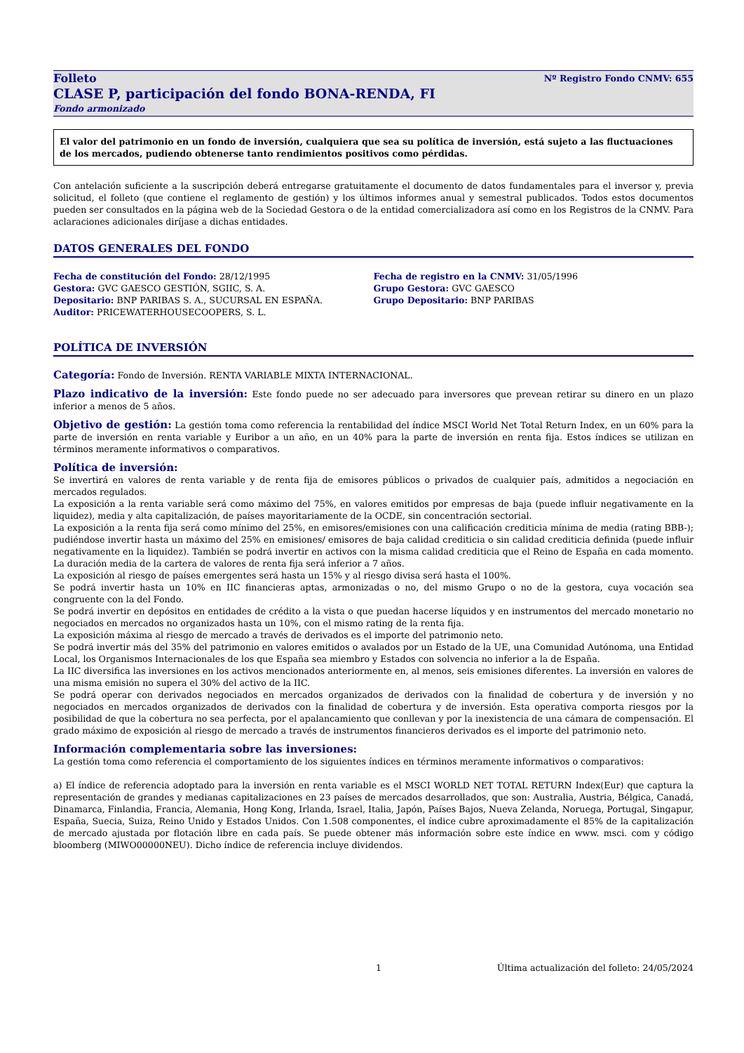Folleto Nº Registro Fondo CNMV: 655
CLASE P, participación del fondo BONA-RENDA, FI
Fondo armonizado
El valor del patrimonio en un fondo de inversión, cualquiera que sea su política de inversión, está sujeto a las fluctuaciones de los mercados, pudiendo obtenerse tanto rendimientos positivos como pérdidas.
Con antelación suficiente a la suscripción deberá entregarse gratuitamente el documento de datos fundamentales para el inversor y, previa solicitud, el folleto (que contiene el reglamento de gestión) y los últimos informes anual y semestral publicados. Todos estos documentos pueden ser consultados en la página web de la Sociedad Gestora o de la entidad comercializadora así como en los Registros de la CNMV. Para aclaraciones adicionales diríjase a dichas entidades.
DATOS GENERALES DEL FONDO
Fecha de constitución del Fondo: 28/12/1995
Gestora: GVC GAESCO GESTIÓN, SGIIC, S. A.
Depositario: BNP PARIBAS S. A., SUCURSAL EN ESPAÑA.
Auditor: PRICEWATERHOUSECOOPERS, S. L.
Fecha de registro en la CNMV: 31/05/1996
Grupo Gestora: GVC GAESCO
Grupo Depositario: BNP PARIBAS
POLÍTICA DE INVERSIÓN
Categoría: Fondo de Inversión. RENTA VARIABLE MIXTA INTERNACIONAL.
Plazo indicativo de la inversión: Este fondo puede no ser adecuado para inversores que prevean retirar su dinero en un plazo inferior a menos de 5 años.
Objetivo de gestión: La gestión toma como referencia la rentabilidad del índice MSCI World Net Total Return Index, en un 60% para la parte de inversión en renta variable y Euribor a un año, en un 40% para la parte de inversión en renta fija. Estos índices se utilizan en términos meramente informativos o comparativos.
Política de inversión:
Se invertirá en valores de renta variable y de renta fija de emisores públicos o privados de cualquier país, admitidos a negociación en mercados regulados.
La exposición a la renta variable será como máximo del 75%, en valores emitidos por empresas de baja (puede influir negativamente en la liquidez), media y alta capitalización, de países mayoritariamente de la OCDE, sin concentración sectorial.
La exposición a la renta fija será como mínimo del 25%, en emisores/emisiones con una calificación crediticia mínima de media (rating BBB-); pudiéndose invertir hasta un máximo del 25% en emisiones/ emisores de baja calidad crediticia o sin calidad crediticia definida (puede influir negativamente en la liquidez). También se podrá invertir en activos con la misma calidad crediticia que el Reino de España en cada momento. La duración media de la cartera de valores de renta fija será inferior a 7 años.
La exposición al riesgo de países emergentes será hasta un 15% y al riesgo divisa será hasta el 100%.
Se podrá invertir hasta un 10% en IIC financieras aptas, armonizadas o no, del mismo Grupo o no de la gestora, cuya vocación sea congruente con la del Fondo.
Se podrá invertir en depósitos en entidades de crédito a la vista o que puedan hacerse líquidos y en instrumentos del mercado monetario no negociados en mercados no organizados hasta un 10%, con el mismo rating de la renta fija.
La exposición máxima al riesgo de mercado a través de derivados es el importe del patrimonio neto.
Se podrá invertir más del 35% del patrimonio en valores emitidos o avalados por un Estado de la UE, una Comunidad Autónoma, una Entidad Local, los Organismos Internacionales de los que España sea miembro y Estados con solvencia no inferior a la de España.
La IIC diversifica las inversiones en los activos mencionados anteriormente en, al menos, seis emisiones diferentes. La inversión en valores de una misma emisión no supera el 30% del activo de la IIC.
Se podrá operar con derivados negociados en mercados organizados de derivados con la finalidad de cobertura y de inversión y no negociados en mercados organizados de derivados con la finalidad de cobertura y de inversión. Esta operativa comporta riesgos por la posibilidad de que la cobertura no sea perfecta, por el apalancamiento que conllevan y por la inexistencia de una cámara de compensación. El grado máximo de exposición al riesgo de mercado a través de instrumentos financieros derivados es el importe del patrimonio neto.
Información complementaria sobre las inversiones:
La gestión toma como referencia el comportamiento de los siguientes índices en términos meramente informativos o comparativos:
a) El índice de referencia adoptado para la inversión en renta variable es el MSCI WORLD NET TOTAL RETURN Index(Eur) que captura la representación de grandes y medianas capitalizaciones en 23 países de mercados desarrollados, que son: Australia, Austria, Bélgica, Canadá, Dinamarca, Finlandia, Francia, Alemania, Hong Kong, Irlanda, Israel, Italia, Japón, Países Bajos, Nueva Zelanda, Noruega, Portugal, Singapur, España, Suecia, Suiza, Reino Unido y Estados Unidos. Con 1.508 componentes, el índice cubre aproximadamente el 85% de la capitalización de mercado ajustada por flotación libre en cada país. Se puede obtener más información sobre este índice en www. msci. com y código bloomberg (MIWO00000NEU). Dicho índice de referencia incluye dividendos.
1 Última actualización del folleto: 24/05/2024